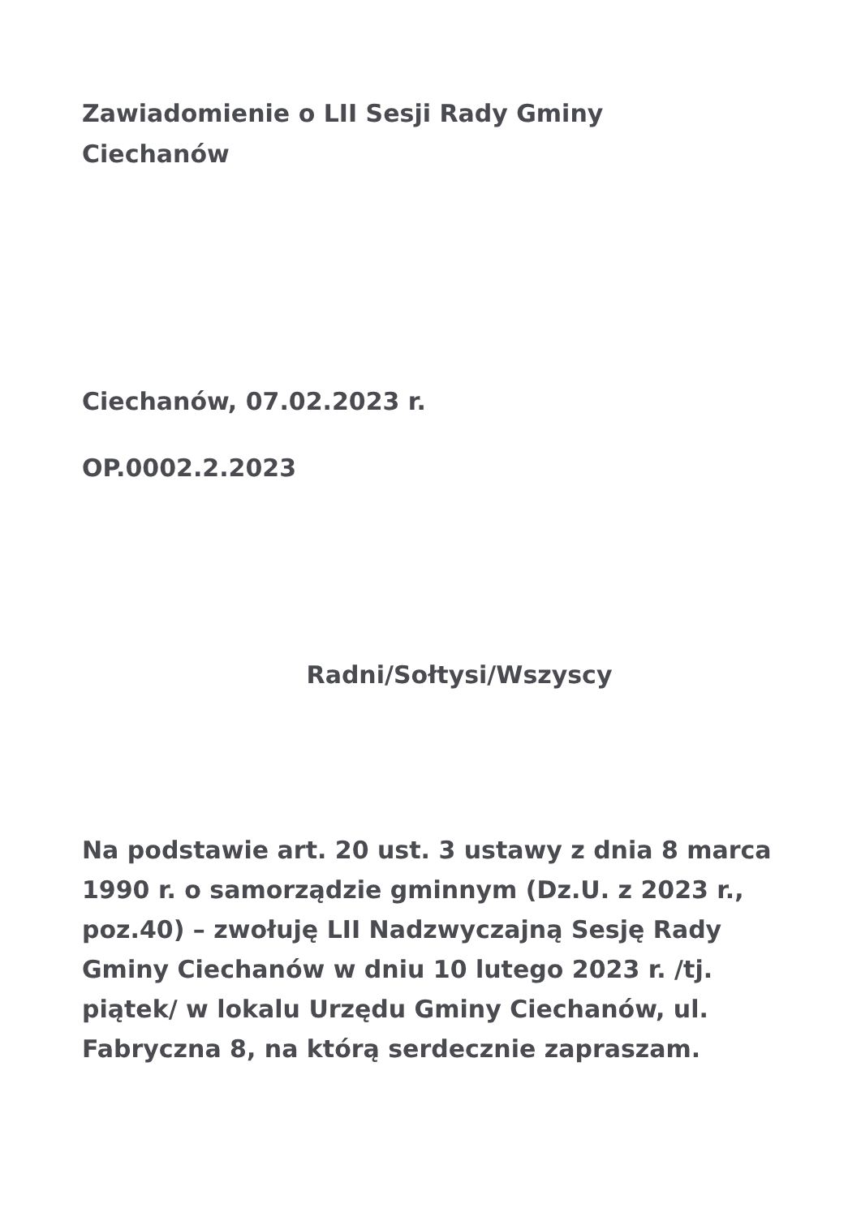Zawiadomienie o LII Sesji Rady Gminy Ciechanów
Ciechanów, 07.02.2023 r.
OP.0002.2.2023
Radni/Sołtysi/Wszyscy
Na podstawie art. 20 ust. 3 ustawy z dnia 8 marca 1990 r. o samorządzie gminnym (Dz.U. z 2023 r., poz.40) – zwołuję LII Nadzwyczajną Sesję Rady Gminy Ciechanów w dniu 10 lutego 2023 r. /tj. piątek/ w lokalu Urzędu Gminy Ciechanów, ul. Fabryczna 8, na którą serdecznie zapraszam.